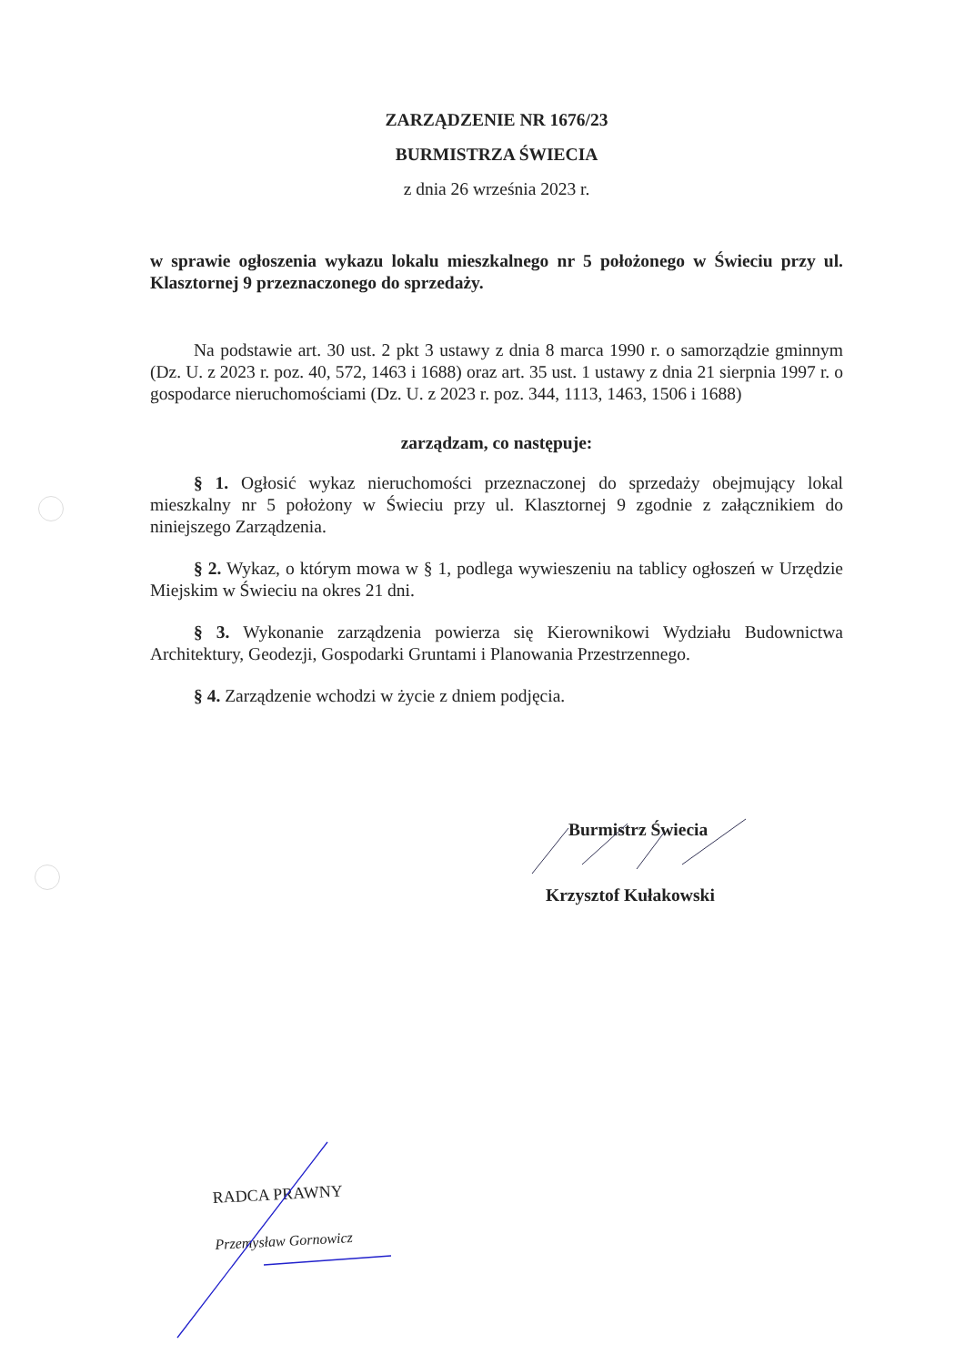ZARZĄDZENIE NR 1676/23
BURMISTRZA ŚWIECIA
z dnia 26 września 2023 r.
w sprawie ogłoszenia wykazu lokalu mieszkalnego nr 5 położonego w Świeciu przy ul. Klasztornej 9 przeznaczonego do sprzedaży.
Na podstawie art. 30 ust. 2 pkt 3 ustawy z dnia 8 marca 1990 r. o samorządzie gminnym (Dz. U. z 2023 r. poz. 40, 572, 1463 i 1688) oraz art. 35 ust. 1 ustawy z dnia 21 sierpnia 1997 r. o gospodarce nieruchomościami (Dz. U. z 2023 r. poz. 344, 1113, 1463, 1506 i 1688)
zarządzam, co następuje:
§ 1. Ogłosić wykaz nieruchomości przeznaczonej do sprzedaży obejmujący lokal mieszkalny nr 5 położony w Świeciu przy ul. Klasztornej 9 zgodnie z załącznikiem do niniejszego Zarządzenia.
§ 2. Wykaz, o którym mowa w § 1, podlega wywieszeniu na tablicy ogłoszeń w Urzędzie Miejskim w Świeciu na okres 21 dni.
§ 3. Wykonanie zarządzenia powierza się Kierownikowi Wydziału Budownictwa Architektury, Geodezji, Gospodarki Gruntami i Planowania Przestrzennego.
§ 4. Zarządzenie wchodzi w życie z dniem podjęcia.
Burmistrz Świecia
Krzysztof Kułakowski
RADCA PRAWNY
Przemysław Gornowicz